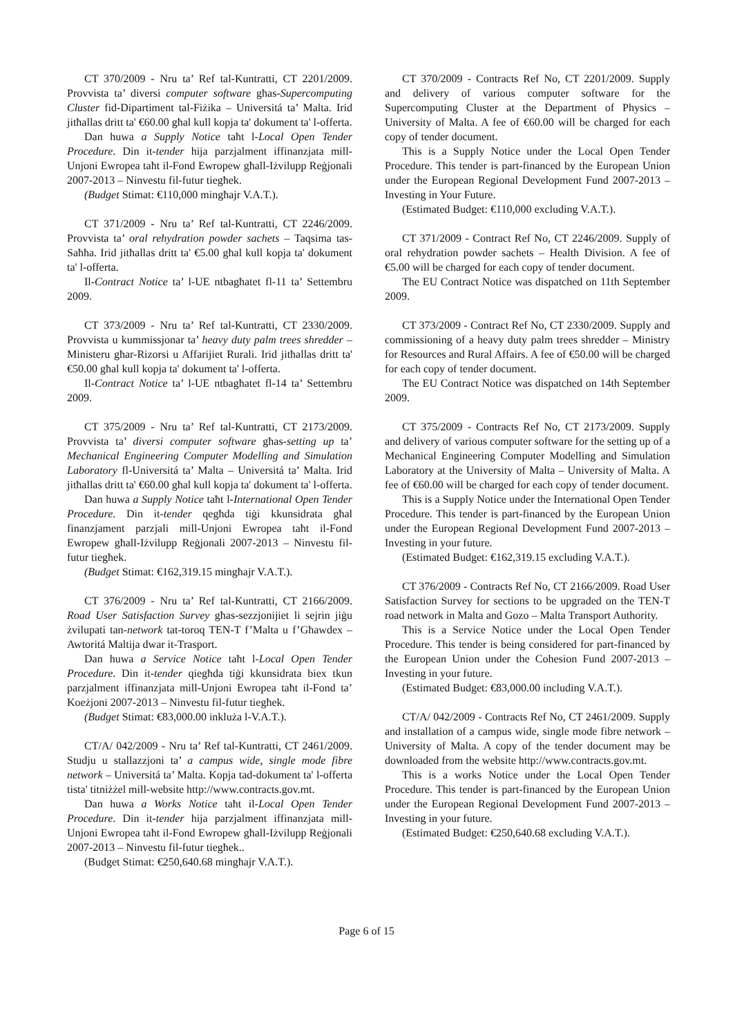CT 370/2009 - Nru ta’ Ref tal-Kuntratti, CT 2201/2009. Provvista ta’ diversi computer software għas-Supercomputing Cluster fid-Dipartiment tal-Fiżika – Universitá ta’ Malta. Irid jitħallas dritt ta' €60.00 għal kull kopja ta' dokument ta' l-offerta.
Dan huwa a Supply Notice taħt l-Local Open Tender Procedure. Din it-tender hija parzjalment iffinanzjata mill-Unjoni Ewropea taħt il-Fond Ewropew għall-Iżvilupp Reġjonali 2007-2013 – Ninvestu fil-futur tiegħek.
(Budget Stimat: €110,000 mingħajr V.A.T.).
CT 371/2009 - Nru ta’ Ref tal-Kuntratti, CT 2246/2009. Provvista ta’ oral rehydration powder sachets – Taqsima tas-Saħħa. Irid jitħallas dritt ta' €5.00 għal kull kopja ta' dokument ta' l-offerta.
Il-Contract Notice ta’ l-UE ntbagħatet fl-11 ta’ Settembru 2009.
CT 373/2009 - Nru ta’ Ref tal-Kuntratti, CT 2330/2009. Provvista u kummissjonar ta’ heavy duty palm trees shredder – Ministeru għar-Rizorsi u Affarijiet Rurali. Irid jitħallas dritt ta' €50.00 għal kull kopja ta' dokument ta' l-offerta.
Il-Contract Notice ta’ l-UE ntbagħatet fl-14 ta’ Settembru 2009.
CT 375/2009 - Nru ta’ Ref tal-Kuntratti, CT 2173/2009. Provvista ta’ diversi computer software għas-setting up ta’ Mechanical Engineering Computer Modelling and Simulation Laboratory fl-Universitá ta’ Malta – Universitá ta’ Malta. Irid jitħallas dritt ta' €60.00 għal kull kopja ta' dokument ta' l-offerta.
Dan huwa a Supply Notice taħt l-International Open Tender Procedure. Din it-tender qegħda tiġi kkunsidrata għal finanzjament parzjali mill-Unjoni Ewropea taħt il-Fond Ewropew għall-Iżvilupp Reġjonali 2007-2013 – Ninvestu fil-futur tiegħek.
(Budget Stimat: €162,319.15 mingħajr V.A.T.).
CT 376/2009 - Nru ta’ Ref tal-Kuntratti, CT 2166/2009. Road User Satisfaction Survey għas-sezzjonijiet li sejrin jiġu żvilupati tan-network tat-toroq TEN-T f’Malta u f’Għawdex – Awtoritá Maltija dwar it-Trasport.
Dan huwa a Service Notice taħt l-Local Open Tender Procedure. Din it-tender qiegħda tiġi kkunsidrata biex tkun parzjalment iffinanzjata mill-Unjoni Ewropea taħt il-Fond ta’ Koeżjoni 2007-2013 – Ninvestu fil-futur tiegħek.
(Budget Stimat: €83,000.00 inkluża l-V.A.T.).
CT/A/ 042/2009 - Nru ta’ Ref tal-Kuntratti, CT 2461/2009. Studju u stallazzjoni ta’ a campus wide, single mode fibre network – Universitá ta’ Malta. Kopja tad-dokument ta' l-offerta tista' titniżżel mill-website http://www.contracts.gov.mt.
Dan huwa a Works Notice taħt il-Local Open Tender Procedure. Din it-tender hija parzjalment iffinanzjata mill-Unjoni Ewropea taħt il-Fond Ewropew għall-Iżvilupp Reġjonali 2007-2013 – Ninvestu fil-futur tiegħek..
(Budget Stimat: €250,640.68 mingħajr V.A.T.).
CT 370/2009 - Contracts Ref No, CT 2201/2009. Supply and delivery of various computer software for the Supercomputing Cluster at the Department of Physics – University of Malta. A fee of €60.00 will be charged for each copy of tender document.
This is a Supply Notice under the Local Open Tender Procedure. This tender is part-financed by the European Union under the European Regional Development Fund 2007-2013 – Investing in Your Future.
(Estimated Budget: €110,000 excluding V.A.T.).
CT 371/2009 - Contract Ref No, CT 2246/2009. Supply of oral rehydration powder sachets – Health Division. A fee of €5.00 will be charged for each copy of tender document.
The EU Contract Notice was dispatched on 11th September 2009.
CT 373/2009 - Contract Ref No, CT 2330/2009. Supply and commissioning of a heavy duty palm trees shredder – Ministry for Resources and Rural Affairs. A fee of €50.00 will be charged for each copy of tender document.
The EU Contract Notice was dispatched on 14th September 2009.
CT 375/2009 - Contracts Ref No, CT 2173/2009. Supply and delivery of various computer software for the setting up of a Mechanical Engineering Computer Modelling and Simulation Laboratory at the University of Malta – University of Malta. A fee of €60.00 will be charged for each copy of tender document.
This is a Supply Notice under the International Open Tender Procedure. This tender is part-financed by the European Union under the European Regional Development Fund 2007-2013 – Investing in your future.
(Estimated Budget: €162,319.15 excluding V.A.T.).
CT 376/2009 - Contracts Ref No, CT 2166/2009. Road User Satisfaction Survey for sections to be upgraded on the TEN-T road network in Malta and Gozo – Malta Transport Authority.
This is a Service Notice under the Local Open Tender Procedure. This tender is being considered for part-financed by the European Union under the Cohesion Fund 2007-2013 – Investing in your future.
(Estimated Budget: €83,000.00 including V.A.T.).
CT/A/ 042/2009 - Contracts Ref No, CT 2461/2009. Supply and installation of a campus wide, single mode fibre network – University of Malta. A copy of the tender document may be downloaded from the website http://www.contracts.gov.mt.
This is a works Notice under the Local Open Tender Procedure. This tender is part-financed by the European Union under the European Regional Development Fund 2007-2013 – Investing in your future.
(Estimated Budget: €250,640.68 excluding V.A.T.).
Page 6 of 15